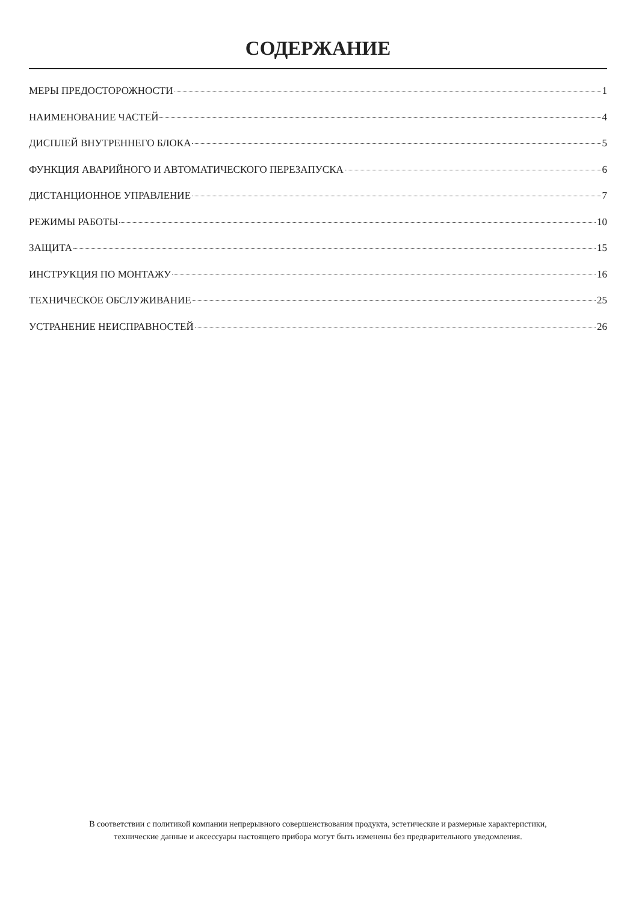СОДЕРЖАНИЕ
МЕРЫ ПРЕДОСТОРОЖНОСТИ 1
НАИМЕНОВАНИЕ ЧАСТЕЙ 4
ДИСПЛЕЙ ВНУТРЕННЕГО БЛОКА 5
ФУНКЦИЯ АВАРИЙНОГО И АВТОМАТИЧЕСКОГО ПЕРЕЗАПУСКА 6
ДИСТАНЦИОННОЕ УПРАВЛЕНИЕ 7
РЕЖИМЫ РАБОТЫ 10
ЗАЩИТА 15
ИНСТРУКЦИЯ ПО МОНТАЖУ 16
ТЕХНИЧЕСКОЕ ОБСЛУЖИВАНИЕ 25
УСТРАНЕНИЕ НЕИСПРАВНОСТЕЙ 26
В соответствии с политикой компании непрерывного совершенствования продукта, эстетические и размерные характеристики,
технические данные и аксессуары настоящего прибора могут быть изменены без предварительного уведомления.